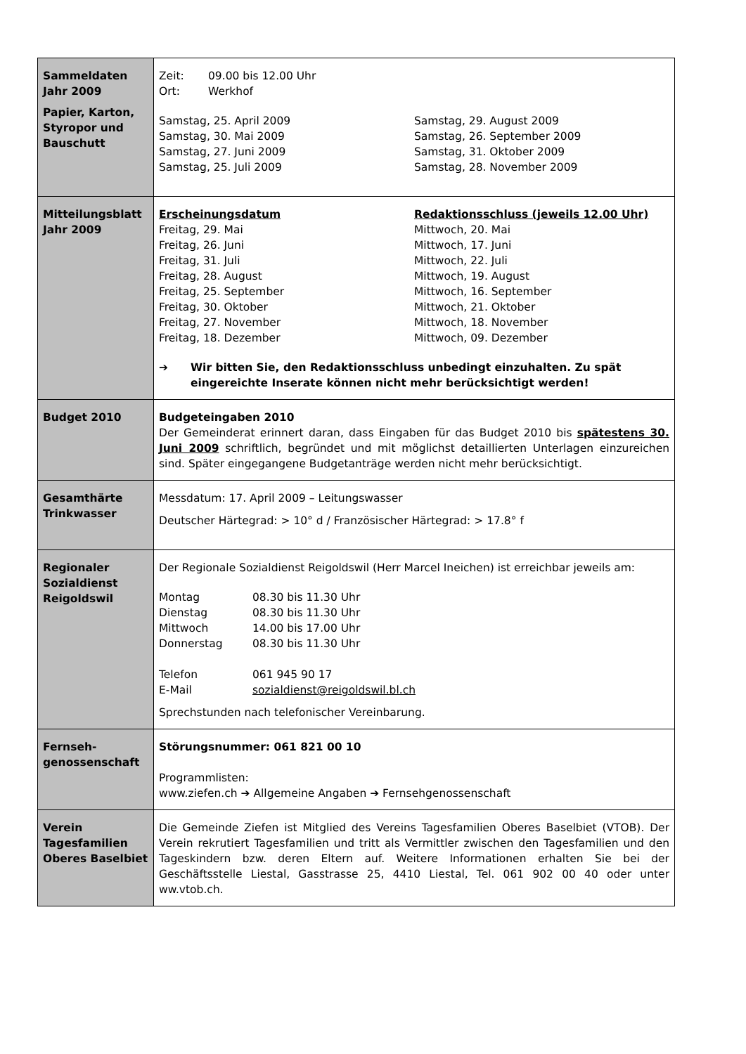| Sammeldaten Jahr 2009 Papier, Karton, Styropor und Bauschutt | / Zeit: / 09.00 bis 12.00 Uhr / / Ort: / Werkhof / / Samstag, 25. April 2009 Samstag, 30. Mai 2009 Samstag, 27. Juni 2009 Samstag, 25. Juli 2009 / Samstag, 29. August 2009 Samstag, 26. September 2009 Samstag, 31. Oktober 2009 Samstag, 28. November 2009 / |
| Mitteilungsblatt Jahr 2009 | / Erscheinungsdatum Freitag, 29. Mai Freitag, 26. Juni Freitag, 31. Juli Freitag, 28. August Freitag, 25. September Freitag, 30. Oktober Freitag, 27. November Freitag, 18. Dezember / Redaktionsschluss (jeweils 12.00 Uhr) Mittwoch, 20. Mai Mittwoch, 17. Juni Mittwoch, 22. Juli Mittwoch, 19. August Mittwoch, 16. September Mittwoch, 21. Oktober Mittwoch, 18. November Mittwoch, 09. Dezember / / ➔ / Wir bitten Sie, den Redaktionsschluss unbedingt einzuhalten. Zu spät eingereichte Inserate können nicht mehr berücksichtigt werden! / |
| Budget 2010 | Budgeteingaben 2010 Der Gemeinderat erinnert daran, dass Eingaben für das Budget 2010 bis spätestens 30. Juni 2009 schriftlich, begründet und mit möglichst detaillierten Unterlagen einzureichen sind. Später eingegangene Budgetanträge werden nicht mehr berücksichtigt. |
| Gesamthärte Trinkwasser | Messdatum: 17. April 2009 – Leitungswasser Deutscher Härtegrad: > 10° d / Französischer Härtegrad: > 17.8° f |
| Regionaler Sozialdienst Reigoldswil | Der Regionale Sozialdienst Reigoldswil (Herr Marcel Ineichen) ist erreichbar jeweils am: / Montag / 08.30 bis 11.30 Uhr / / Dienstag / 08.30 bis 11.30 Uhr / / Mittwoch / 14.00 bis 17.00 Uhr / / Donnerstag / 08.30 bis 11.30 Uhr / / Telefon / 061 945 90 17 / / E-Mail / sozialdienst@reigoldswil.bl.ch / Sprechstunden nach telefonischer Vereinbarung. |
| Fernseh- genossenschaft | Störungsnummer: 061 821 00 10 Programmlisten: www.ziefen.ch ➔ Allgemeine Angaben ➔ Fernsehgenossenschaft |
| Verein Tagesfamilien Oberes Baselbiet | Die Gemeinde Ziefen ist Mitglied des Vereins Tagesfamilien Oberes Baselbiet (VTOB). Der Verein rekrutiert Tagesfamilien und tritt als Vermittler zwischen den Tagesfamilien und den Tageskindern bzw. deren Eltern auf. Weitere Informationen erhalten Sie bei der Geschäftsstelle Liestal, Gasstrasse 25, 4410 Liestal, Tel. 061 902 00 40 oder unter ww.vtob.ch. |